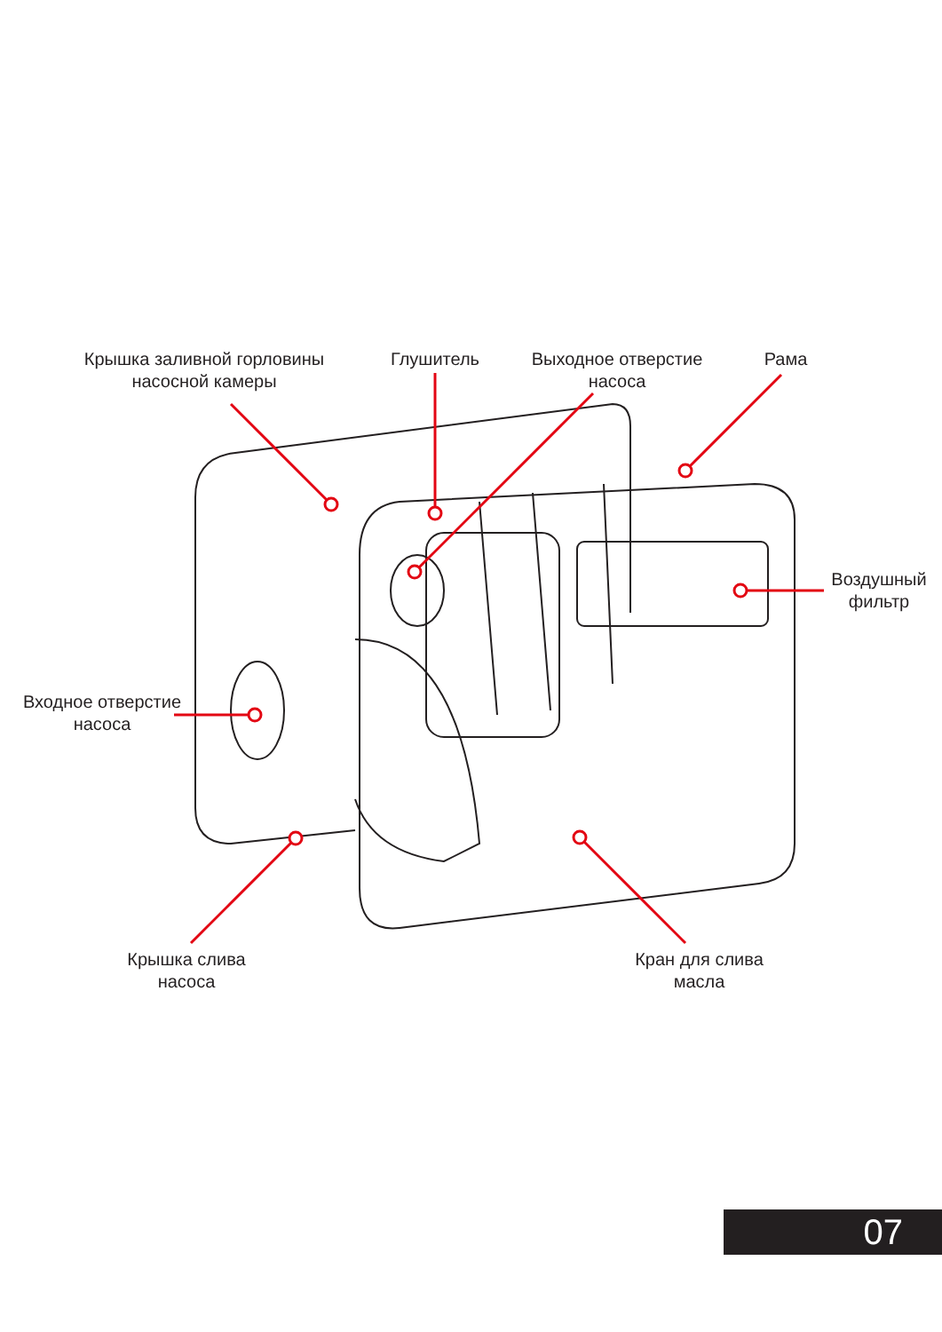Крышка заливной горловины
насосной камеры
Глушитель
Выходное отверстие
насоса
Рама
Воздушный
фильтр
Входное отверстие
насоса
Крышка слива
насоса
Кран для слива
масла
07